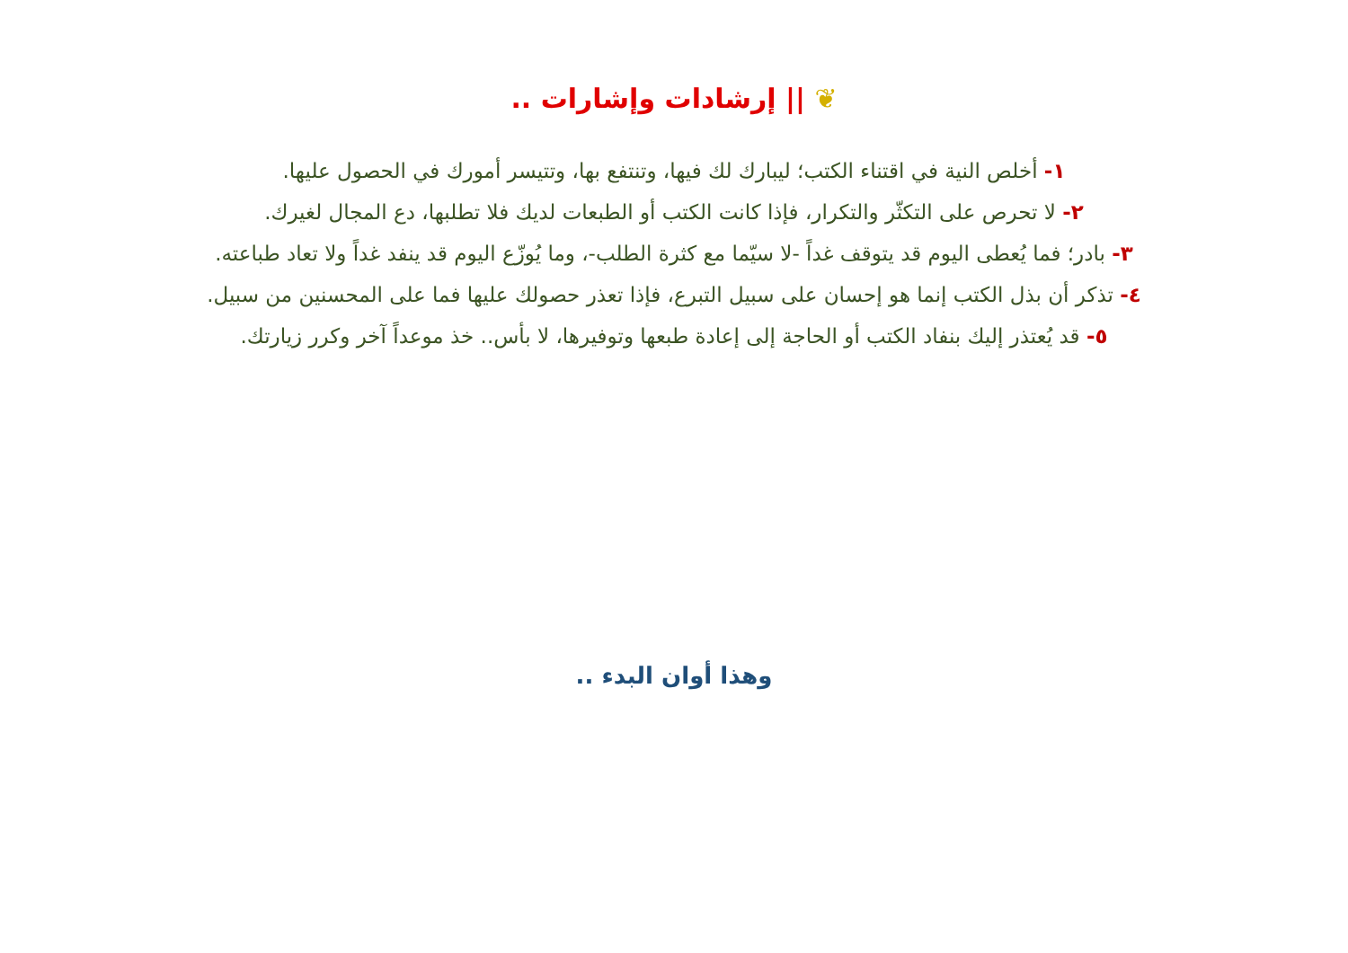❦ || إرشادات وإشارات ..
١- أخلص النية في اقتناء الكتب؛ ليبارك لك فيها، وتنتفع بها، وتتيسر أمورك في الحصول عليها.
٢- لا تحرص على التكثّر والتكرار، فإذا كانت الكتب أو الطبعات لديك فلا تطلبها، دع المجال لغيرك.
٣- بادر؛ فما يُعطى اليوم قد يتوقف غداً -لا سيّما مع كثرة الطلب-، وما يُوزّع اليوم قد ينفد غداً ولا تعاد طباعته.
٤- تذكر أن بذل الكتب إنما هو إحسان على سبيل التبرع، فإذا تعذر حصولك عليها فما على المحسنين من سبيل.
٥- قد يُعتذر إليك بنفاد الكتب أو الحاجة إلى إعادة طبعها وتوفيرها، لا بأس.. خذ موعداً آخر وكرر زيارتك.
وهذا أوان البدء ..